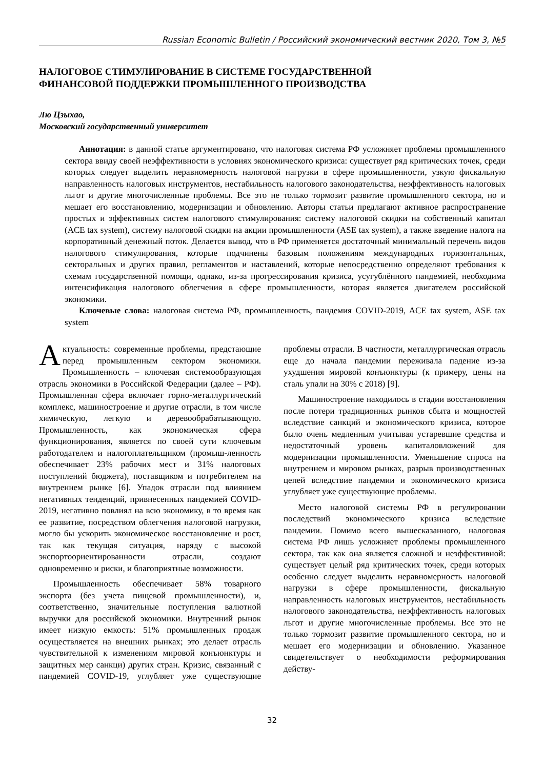Russian Economic Bulletin / Российский экономический вестник 2020, Том 3, №5
НАЛОГОВОЕ СТИМУЛИРОВАНИЕ В СИСТЕМЕ ГОСУДАРСТВЕННОЙ
ФИНАНСОВОЙ ПОДДЕРЖКИ ПРОМЫШЛЕННОГО ПРОИЗВОДСТВА
Лю Цзыхао,
Московский государственный университет
Аннотация: в данной статье аргументировано, что налоговая система РФ усложняет проблемы промышленного сектора ввиду своей неэффективности в условиях экономического кризиса: существует ряд критических точек, среди которых следует выделить неравномерность налоговой нагрузки в сфере промышленности, узкую фискальную направленность налоговых инструментов, нестабильность налогового законодательства, неэффективность налоговых льгот и другие многочисленные проблемы. Все это не только тормозит развитие промышленного сектора, но и мешает его восстановлению, модернизации и обновлению. Авторы статьи предлагают активное распространение простых и эффективных систем налогового стимулирования: систему налоговой скидки на собственный капитал (ACE tax system), систему налоговой скидки на акции промышленности (ASE tax system), а также введение налога на корпоративный денежный поток. Делается вывод, что в РФ применяется достаточный минимальный перечень видов налогового стимулирования, которые подчинены базовым положениям международных горизонтальных, секторальных и других правил, регламентов и наставлений, которые непосредственно определяют требования к схемам государственной помощи, однако, из-за прогрессирования кризиса, усугублённого пандемией, необходима интенсификация налогового облегчения в сфере промышленности, которая является двигателем российской экономики.
Ключевые слова: налоговая система РФ, промышленность, пандемия COVID-2019, ACE tax system, ASE tax system
Актуальность: современные проблемы, предстающие перед промышленным сектором экономики. Промышленность – ключевая системообразующая отрасль экономики в Российской Федерации (далее – РФ). Промышленная сфера включает горно-металлургический комплекс, машиностроение и другие отрасли, в том числе химическую, легкую и деревообрабатывающую. Промышленность, как экономическая сфера функционирования, является по своей сути ключевым работодателем и налогоплательщиком (промыш-ленность обеспечивает 23% рабочих мест и 31% налоговых поступлений бюджета), поставщиком и потребителем на внутреннем рынке [6]. Упадок отрасли под влиянием негативных тенденций, привнесенных пандемией COVID-2019, негативно повлиял на всю экономику, в то время как ее развитие, посредством облегчения налоговой нагрузки, могло бы ускорить экономическое восстановление и рост, так как текущая ситуация, наряду с высокой экспортоориентированности отрасли, создают одновременно и риски, и благоприятные возможности.
Промышленность обеспечивает 58% товарного экспорта (без учета пищевой промышленности), и, соответственно, значительные поступления валютной выручки для российской экономики. Внутренний рынок имеет низкую емкость: 51% промышленных продаж осуществляется на внешних рынках; это делает отрасль чувствительной к изменениям мировой конъюнктуры и защитных мер санкци) других стран. Кризис, связанный с пандемией COVID-19, углубляет уже существующие проблемы отрасли. В частности, металлургическая отрасль еще до начала пандемии переживала падение из-за ухудшения мировой конъюнктуры (к примеру, цены на сталь упали на 30% с 2018) [9].
Машиностроение находилось в стадии восстановления после потери традиционных рынков сбыта и мощностей вследствие санкций и экономического кризиса, которое было очень медленным учитывая устаревшие средства и недостаточный уровень капиталовложений для модернизации промышленности. Уменьшение спроса на внутреннем и мировом рынках, разрыв производственных цепей вследствие пандемии и экономического кризиса углубляет уже существующие проблемы.
Место налоговой системы РФ в регулировании последствий экономического кризиса вследствие пандемии. Помимо всего вышесказанного, налоговая система РФ лишь усложняет проблемы промышленного сектора, так как она является сложной и неэффективной: существует целый ряд критических точек, среди которых особенно следует выделить неравномерность налоговой нагрузки в сфере промышленности, фискальную направленность налоговых инструментов, нестабильность налогового законодательства, неэффективность налоговых льгот и другие многочисленные проблемы. Все это не только тормозит развитие промышленного сектора, но и мешает его модернизации и обновлению. Указанное свидетельствует о необходимости реформирования действу-
32